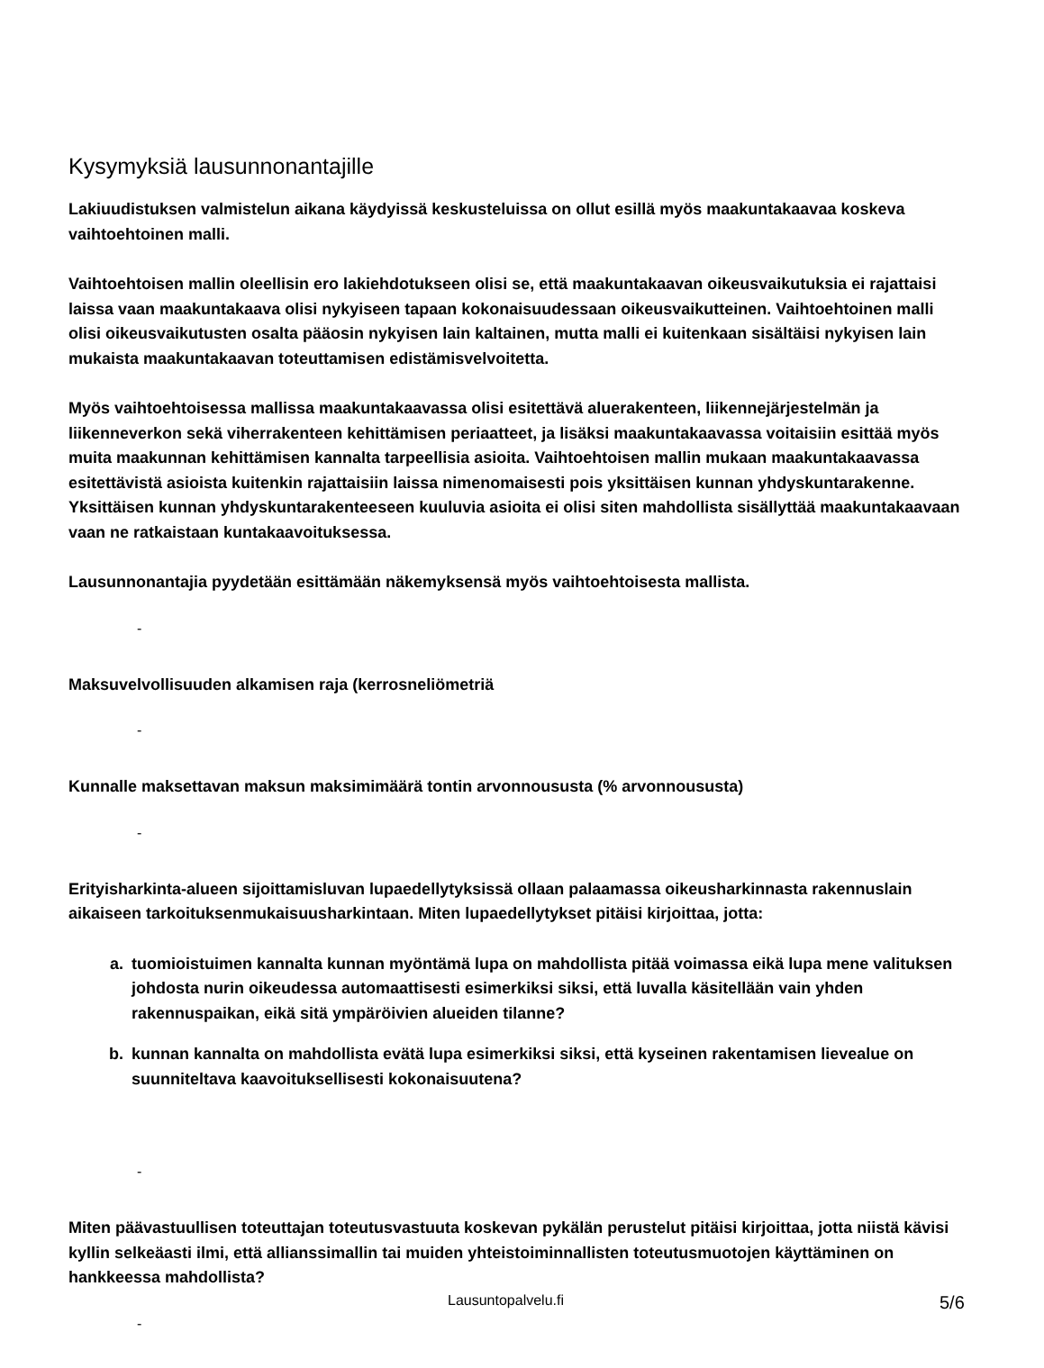Kysymyksiä lausunnonantajille
Lakiuudistuksen valmistelun aikana käydyissä keskusteluissa on ollut esillä myös maakuntakaavaa koskeva vaihtoehtoinen malli.
Vaihtoehtoisen mallin oleellisin ero lakiehdotukseen olisi se, että maakuntakaavan oikeusvaikutuksia ei rajattaisi laissa vaan maakuntakaava olisi nykyiseen tapaan kokonaisuudessaan oikeusvaikutteinen. Vaihtoehtoinen malli olisi oikeusvaikutusten osalta pääosin nykyisen lain kaltainen, mutta malli ei kuitenkaan sisältäisi nykyisen lain mukaista maakuntakaavan toteuttamisen edistämisvelvoitetta.
Myös vaihtoehtoisessa mallissa maakuntakaavassa olisi esitettävä aluerakenteen, liikennejärjestelmän ja liikenneverkon sekä viherrakenteen kehittämisen periaatteet, ja lisäksi maakuntakaavassa voitaisiin esittää myös muita maakunnan kehittämisen kannalta tarpeellisia asioita. Vaihtoehtoisen mallin mukaan maakuntakaavassa esitettävistä asioista kuitenkin rajattaisiin laissa nimenomaisesti pois yksittäisen kunnan yhdyskuntarakenne. Yksittäisen kunnan yhdyskuntarakenteeseen kuuluvia asioita ei olisi siten mahdollista sisällyttää maakuntakaavaan vaan ne ratkaistaan kuntakaavoituksessa.
Lausunnonantajia pyydetään esittämään näkemyksensä myös vaihtoehtoisesta mallista.
-
Maksuvelvollisuuden alkamisen raja (kerrosneliömetriä
-
Kunnalle maksettavan maksun maksimimäärä tontin arvonnoususta (% arvonnoususta)
-
Erityisharkinta-alueen sijoittamisluvan lupaedellytyksissä ollaan palaamassa oikeusharkinnasta rakennuslain aikaiseen tarkoituksenmukaisuusharkintaan. Miten lupaedellytykset pitäisi kirjoittaa, jotta:
a. tuomioistuimen kannalta kunnan myöntämä lupa on mahdollista pitää voimassa eikä lupa mene valituksen johdosta nurin oikeudessa automaattisesti esimerkiksi siksi, että luvalla käsitellään vain yhden rakennuspaikan, eikä sitä ympäröivien alueiden tilanne?
b. kunnan kannalta on mahdollista evätä lupa esimerkiksi siksi, että kyseinen rakentamisen lievealue on suunniteltava kaavoituksellisesti kokonaisuutena?
-
Miten päävastuullisen toteuttajan toteutusvastuuta koskevan pykälän perustelut pitäisi kirjoittaa, jotta niistä kävisi kyllin selkeäasti ilmi, että allianssimallin tai muiden yhteistoiminnallisten toteutusmuotojen käyttäminen on hankkeessa mahdollista?
-
Lausuntopalvelu.fi 5/6